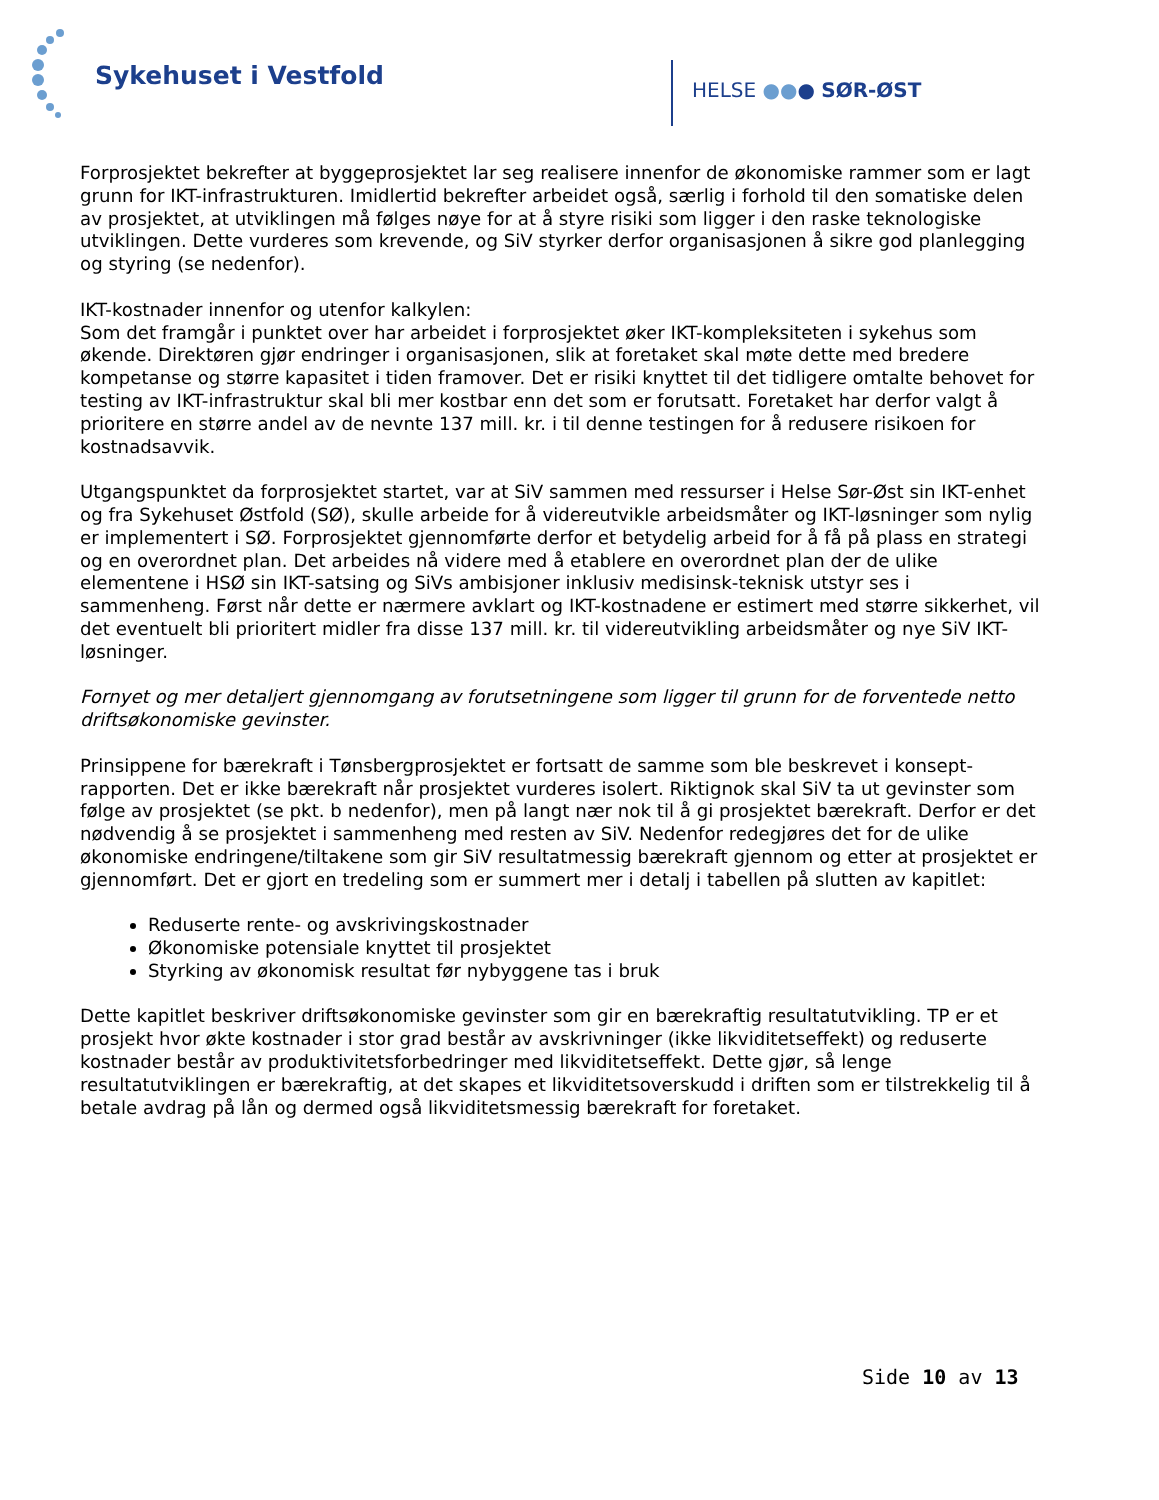Sykehuset i Vestfold
HELSE ●●● SØR-ØST
Forprosjektet bekrefter at byggeprosjektet lar seg realisere innenfor de økonomiske rammer som er lagt grunn for IKT-infrastrukturen. Imidlertid bekrefter arbeidet også, særlig i forhold til den somatiske delen av prosjektet, at utviklingen må følges nøye for at å styre risiki som ligger i den raske teknologiske utviklingen. Dette vurderes som krevende, og SiV styrker derfor organisasjonen å sikre god planlegging og styring (se nedenfor).
IKT-kostnader innenfor og utenfor kalkylen:
Som det framgår i punktet over har arbeidet i forprosjektet øker IKT-kompleksiteten i sykehus som økende. Direktøren gjør endringer i organisasjonen, slik at foretaket skal møte dette med bredere kompetanse og større kapasitet i tiden framover. Det er risiki knyttet til det tidligere omtalte behovet for testing av IKT-infrastruktur skal bli mer kostbar enn det som er forutsatt. Foretaket har derfor valgt å prioritere en større andel av de nevnte 137 mill. kr. i til denne testingen for å redusere risikoen for kostnadsavvik.
Utgangspunktet da forprosjektet startet, var at SiV sammen med ressurser i Helse Sør-Øst sin IKT-enhet og fra Sykehuset Østfold (SØ), skulle arbeide for å videreutvikle arbeidsmåter og IKT-løsninger som nylig er implementert i SØ. Forprosjektet gjennomførte derfor et betydelig arbeid for å få på plass en strategi og en overordnet plan. Det arbeides nå videre med å etablere en overordnet plan der de ulike elementene i HSØ sin IKT-satsing og SiVs ambisjoner inklusiv medisinsk-teknisk utstyr ses i sammenheng. Først når dette er nærmere avklart og IKT-kostnadene er estimert med større sikkerhet, vil det eventuelt bli prioritert midler fra disse 137 mill. kr. til videreutvikling arbeidsmåter og nye SiV IKT-løsninger.
Fornyet og mer detaljert gjennomgang av forutsetningene som ligger til grunn for de forventede netto driftsøkonomiske gevinster.
Prinsippene for bærekraft i Tønsbergprosjektet er fortsatt de samme som ble beskrevet i konsept-rapporten. Det er ikke bærekraft når prosjektet vurderes isolert. Riktignok skal SiV ta ut gevinster som følge av prosjektet (se pkt. b nedenfor), men på langt nær nok til å gi prosjektet bærekraft. Derfor er det nødvendig å se prosjektet i sammenheng med resten av SiV. Nedenfor redegjøres det for de ulike økonomiske endringene/tiltakene som gir SiV resultatmessig bærekraft gjennom og etter at prosjektet er gjennomført. Det er gjort en tredeling som er summert mer i detalj i tabellen på slutten av kapitlet:
Reduserte rente- og avskrivingskostnader
Økonomiske potensiale knyttet til prosjektet
Styrking av økonomisk resultat før nybyggene tas i bruk
Dette kapitlet beskriver driftsøkonomiske gevinster som gir en bærekraftig resultatutvikling. TP er et prosjekt hvor økte kostnader i stor grad består av avskrivninger (ikke likviditetseffekt) og reduserte kostnader består av produktivitetsforbedringer med likviditetseffekt. Dette gjør, så lenge resultatutviklingen er bærekraftig, at det skapes et likviditetsoverskudd i driften som er tilstrekkelig til å betale avdrag på lån og dermed også likviditetsmessig bærekraft for foretaket.
Side 10 av 13